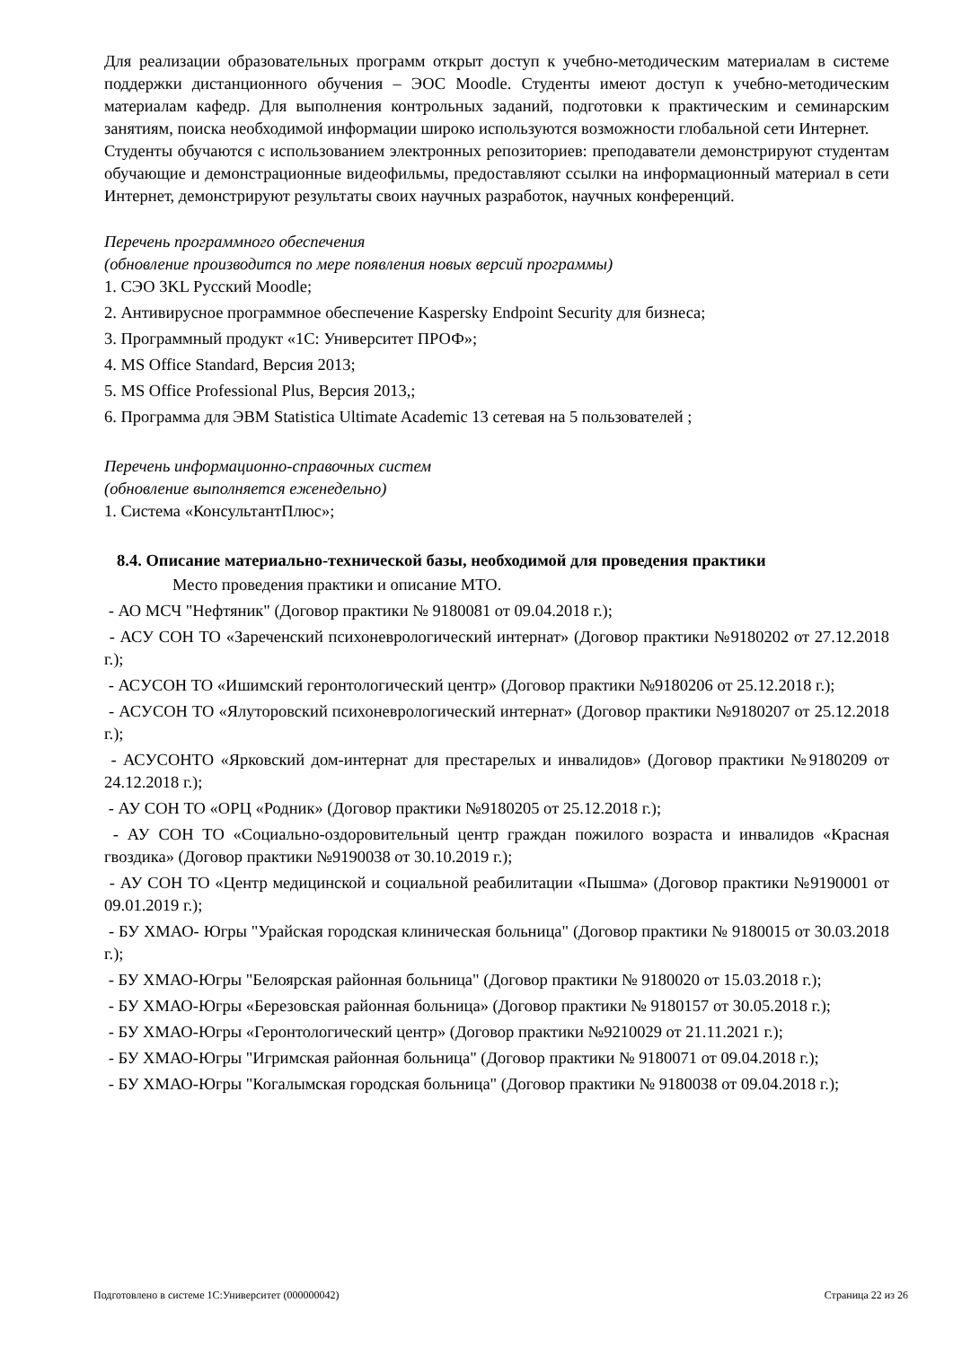Для реализации образовательных программ открыт доступ к учебно-методическим материалам в системе поддержки дистанционного обучения – ЭОС Moodle. Студенты имеют доступ к учебно-методическим материалам кафедр. Для выполнения контрольных заданий, подготовки к практическим и семинарским занятиям, поиска необходимой информации широко используются возможности глобальной сети Интернет.
Студенты обучаются с использованием электронных репозиториев: преподаватели демонстрируют студентам обучающие и демонстрационные видеофильмы, предоставляют ссылки на информационный материал в сети Интернет, демонстрируют результаты своих научных разработок, научных конференций.
Перечень программного обеспечения
(обновление производится по мере появления новых версий программы)
1. СЭО 3KL Русский Moodle;
2. Антивирусное программное обеспечение Kaspersky Endpoint Security для бизнеса;
3. Программный продукт «1С: Университет ПРОФ»;
4. MS Office Standard, Версия 2013;
5. MS Office Professional Plus, Версия 2013,;
6. Программа для ЭВМ Statistica Ultimate Academic 13 сетевая на 5 пользователей ;
Перечень информационно-справочных систем
(обновление выполняется еженедельно)
1. Система «КонсультантПлюс»;
8.4. Описание материально-технической базы, необходимой для проведения практики
Место проведения практики и описание МТО.
- АО МСЧ "Нефтяник" (Договор практики № 9180081 от 09.04.2018 г.);
- АСУ СОН ТО «Зареченский психоневрологический интернат» (Договор практики №9180202 от 27.12.2018 г.);
- АСУСОН ТО «Ишимский геронтологический центр» (Договор практики №9180206 от 25.12.2018 г.);
- АСУСОН ТО «Ялуторовский психоневрологический интернат» (Договор практики №9180207 от 25.12.2018 г.);
- АСУСОНТО «Ярковский дом-интернат для престарелых и инвалидов» (Договор практики №9180209 от 24.12.2018 г.);
- АУ СОН ТО «ОРЦ «Родник» (Договор практики №9180205 от 25.12.2018 г.);
- АУ СОН ТО «Социально-оздоровительный центр граждан пожилого возраста и инвалидов «Красная гвоздика» (Договор практики №9190038 от 30.10.2019 г.);
- АУ СОН ТО «Центр медицинской и социальной реабилитации «Пышма» (Договор практики №9190001 от 09.01.2019 г.);
- БУ ХМАО- Югры "Урайская городская клиническая больница" (Договор практики № 9180015 от 30.03.2018 г.);
- БУ ХМАО-Югры "Белоярская районная больница" (Договор практики № 9180020 от 15.03.2018 г.);
- БУ ХМАО-Югры «Березовская районная больница» (Договор практики № 9180157 от 30.05.2018 г.);
- БУ ХМАО-Югры «Геронтологический центр» (Договор практики №9210029 от 21.11.2021 г.);
- БУ ХМАО-Югры "Игримская районная больница" (Договор практики № 9180071 от 09.04.2018 г.);
- БУ ХМАО-Югры "Когалымская городская больница" (Договор практики № 9180038 от 09.04.2018 г.);
Подготовлено в системе 1С:Университет (000000042) Страница 22 из 26